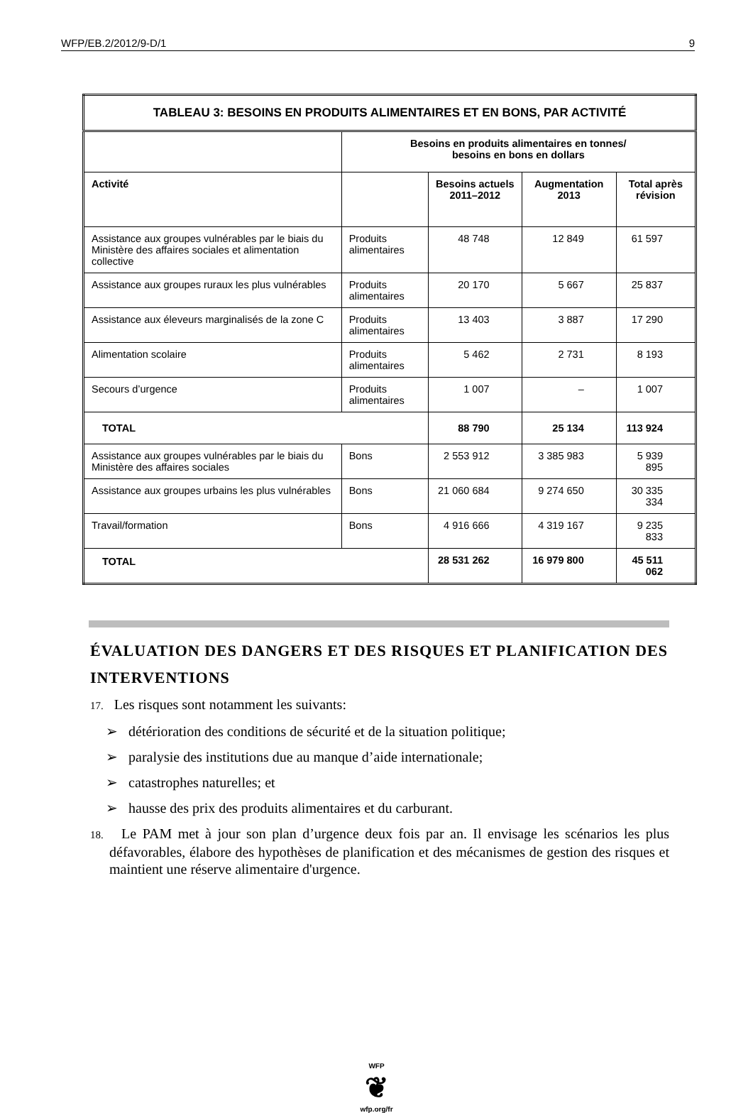WFP/EB.2/2012/9-D/1 9
| TABLEAU 3: BESOINS EN PRODUITS ALIMENTAIRES ET EN BONS, PAR ACTIVITÉ | | | | |
| --- | --- | --- | --- | --- |
| | Besoins en produits alimentaires en tonnes/ besoins en bons en dollars | | | |
| Activité | | Besoins actuels 2011–2012 | Augmentation 2013 | Total après révision |
| Assistance aux groupes vulnérables par le biais du Ministère des affaires sociales et alimentation collective | Produits alimentaires | 48 748 | 12 849 | 61 597 |
| Assistance aux groupes ruraux les plus vulnérables | Produits alimentaires | 20 170 | 5 667 | 25 837 |
| Assistance aux éleveurs marginalisés de la zone C | Produits alimentaires | 13 403 | 3 887 | 17 290 |
| Alimentation scolaire | Produits alimentaires | 5 462 | 2 731 | 8 193 |
| Secours d’urgence | Produits alimentaires | 1 007 | – | 1 007 |
| TOTAL | | 88 790 | 25 134 | 113 924 |
| Assistance aux groupes vulnérables par le biais du Ministère des affaires sociales | Bons | 2 553 912 | 3 385 983 | 5 939 895 |
| Assistance aux groupes urbains les plus vulnérables | Bons | 21 060 684 | 9 274 650 | 30 335 334 |
| Travail/formation | Bons | 4 916 666 | 4 319 167 | 9 235 833 |
| TOTAL | | 28 531 262 | 16 979 800 | 45 511 062 |
ÉVALUATION DES DANGERS ET DES RISQUES ET PLANIFICATION DES INTERVENTIONS
17. Les risques sont notamment les suivants:
➢ détérioration des conditions de sécurité et de la situation politique;
➢ paralysie des institutions due au manque d’aide internationale;
➢ catastrophes naturelles; et
➢ hausse des prix des produits alimentaires et du carburant.
18. Le PAM met à jour son plan d’urgence deux fois par an. Il envisage les scénarios les plus défavorables, élabore des hypothèses de planification et des mécanismes de gestion des risques et maintient une réserve alimentaire d'urgence.
WFP
❦
wfp.org/fr